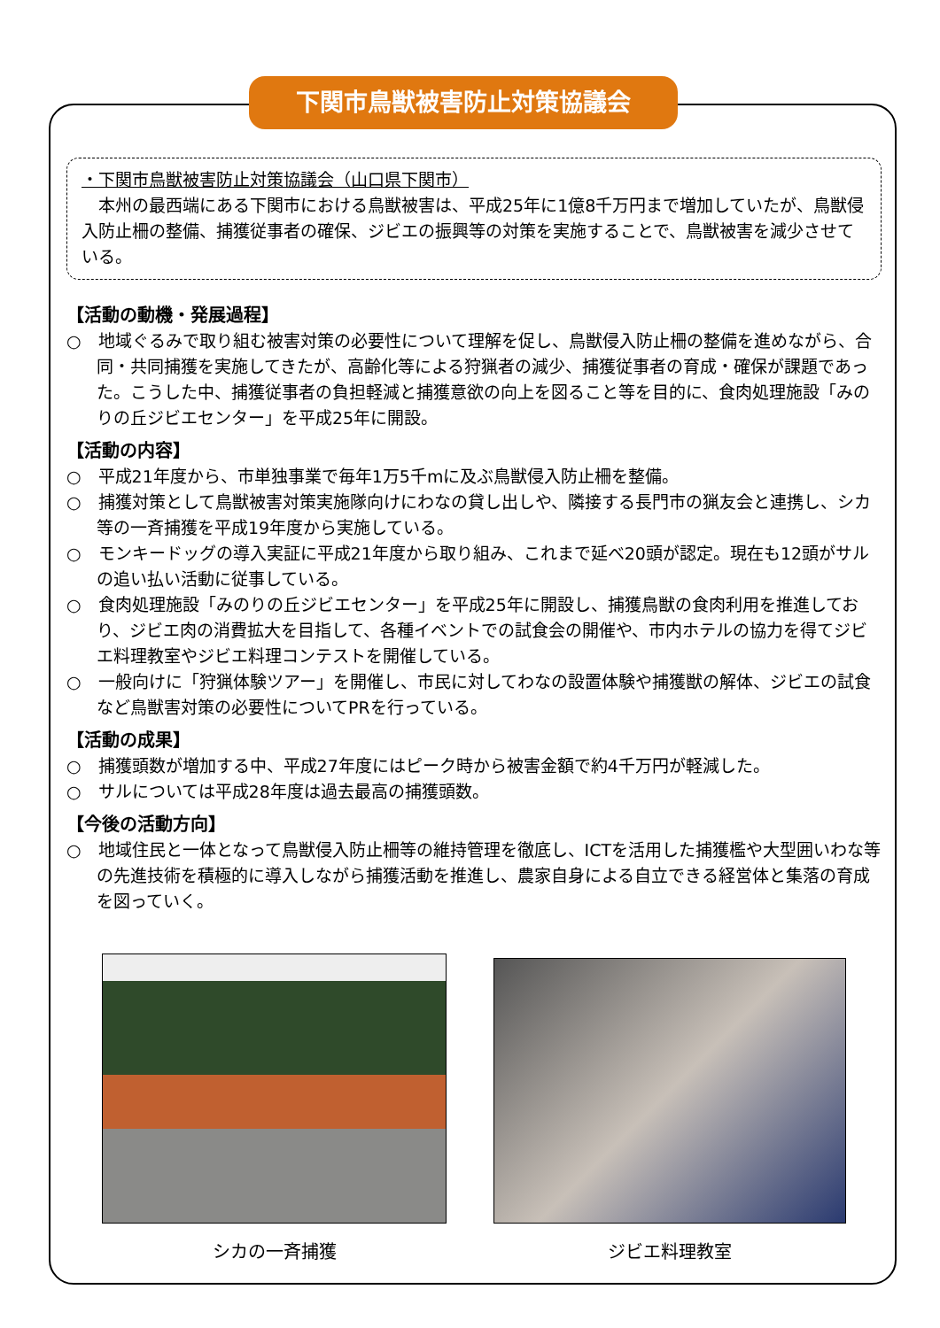下関市鳥獣被害防止対策協議会
・下関市鳥獣被害防止対策協議会（山口県下関市）
　本州の最西端にある下関市における鳥獣被害は、平成25年に1億8千万円まで増加していたが、鳥獣侵入防止柵の整備、捕獲従事者の確保、ジビエの振興等の対策を実施することで、鳥獣被害を減少させている。
【活動の動機・発展過程】
○　地域ぐるみで取り組む被害対策の必要性について理解を促し、鳥獣侵入防止柵の整備を進めながら、合同・共同捕獲を実施してきたが、高齢化等による狩猟者の減少、捕獲従事者の育成・確保が課題であった。こうした中、捕獲従事者の負担軽減と捕獲意欲の向上を図ること等を目的に、食肉処理施設「みのりの丘ジビエセンター」を平成25年に開設。
【活動の内容】
○　平成21年度から、市単独事業で毎年1万5千mに及ぶ鳥獣侵入防止柵を整備。
○　捕獲対策として鳥獣被害対策実施隊向けにわなの貸し出しや、隣接する長門市の猟友会と連携し、シカ等の一斉捕獲を平成19年度から実施している。
○　モンキードッグの導入実証に平成21年度から取り組み、これまで延べ20頭が認定。現在も12頭がサルの追い払い活動に従事している。
○　食肉処理施設「みのりの丘ジビエセンター」を平成25年に開設し、捕獲鳥獣の食肉利用を推進しており、ジビエ肉の消費拡大を目指して、各種イベントでの試食会の開催や、市内ホテルの協力を得てジビエ料理教室やジビエ料理コンテストを開催している。
○　一般向けに「狩猟体験ツアー」を開催し、市民に対してわなの設置体験や捕獲獣の解体、ジビエの試食など鳥獣害対策の必要性についてPRを行っている。
【活動の成果】
○　捕獲頭数が増加する中、平成27年度にはピーク時から被害金額で約4千万円が軽減した。
○　サルについては平成28年度は過去最高の捕獲頭数。
【今後の活動方向】
○　地域住民と一体となって鳥獣侵入防止柵等の維持管理を徹底し、ICTを活用した捕獲檻や大型囲いわな等の先進技術を積極的に導入しながら捕獲活動を推進し、農家自身による自立できる経営体と集落の育成を図っていく。
シカの一斉捕獲 ジビエ料理教室